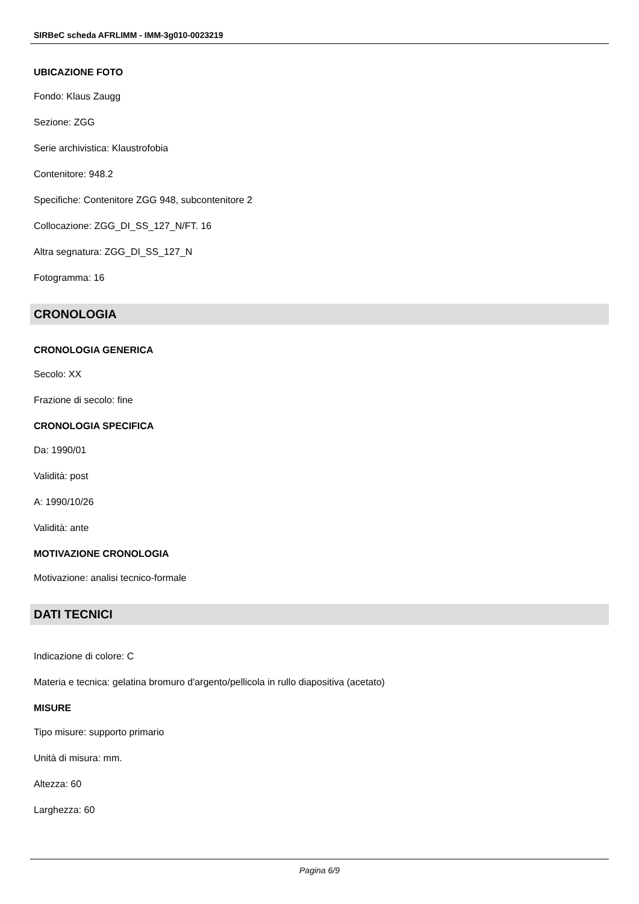SIRBeC scheda AFRLIMM - IMM-3g010-0023219
UBICAZIONE FOTO
Fondo: Klaus Zaugg
Sezione: ZGG
Serie archivistica: Klaustrofobia
Contenitore: 948.2
Specifiche: Contenitore ZGG 948, subcontenitore 2
Collocazione: ZGG_DI_SS_127_N/FT. 16
Altra segnatura: ZGG_DI_SS_127_N
Fotogramma: 16
CRONOLOGIA
CRONOLOGIA GENERICA
Secolo: XX
Frazione di secolo: fine
CRONOLOGIA SPECIFICA
Da: 1990/01
Validità: post
A: 1990/10/26
Validità: ante
MOTIVAZIONE CRONOLOGIA
Motivazione: analisi tecnico-formale
DATI TECNICI
Indicazione di colore: C
Materia e tecnica: gelatina bromuro d'argento/pellicola in rullo diapositiva (acetato)
MISURE
Tipo misure: supporto primario
Unità di misura: mm.
Altezza: 60
Larghezza: 60
Pagina 6/9